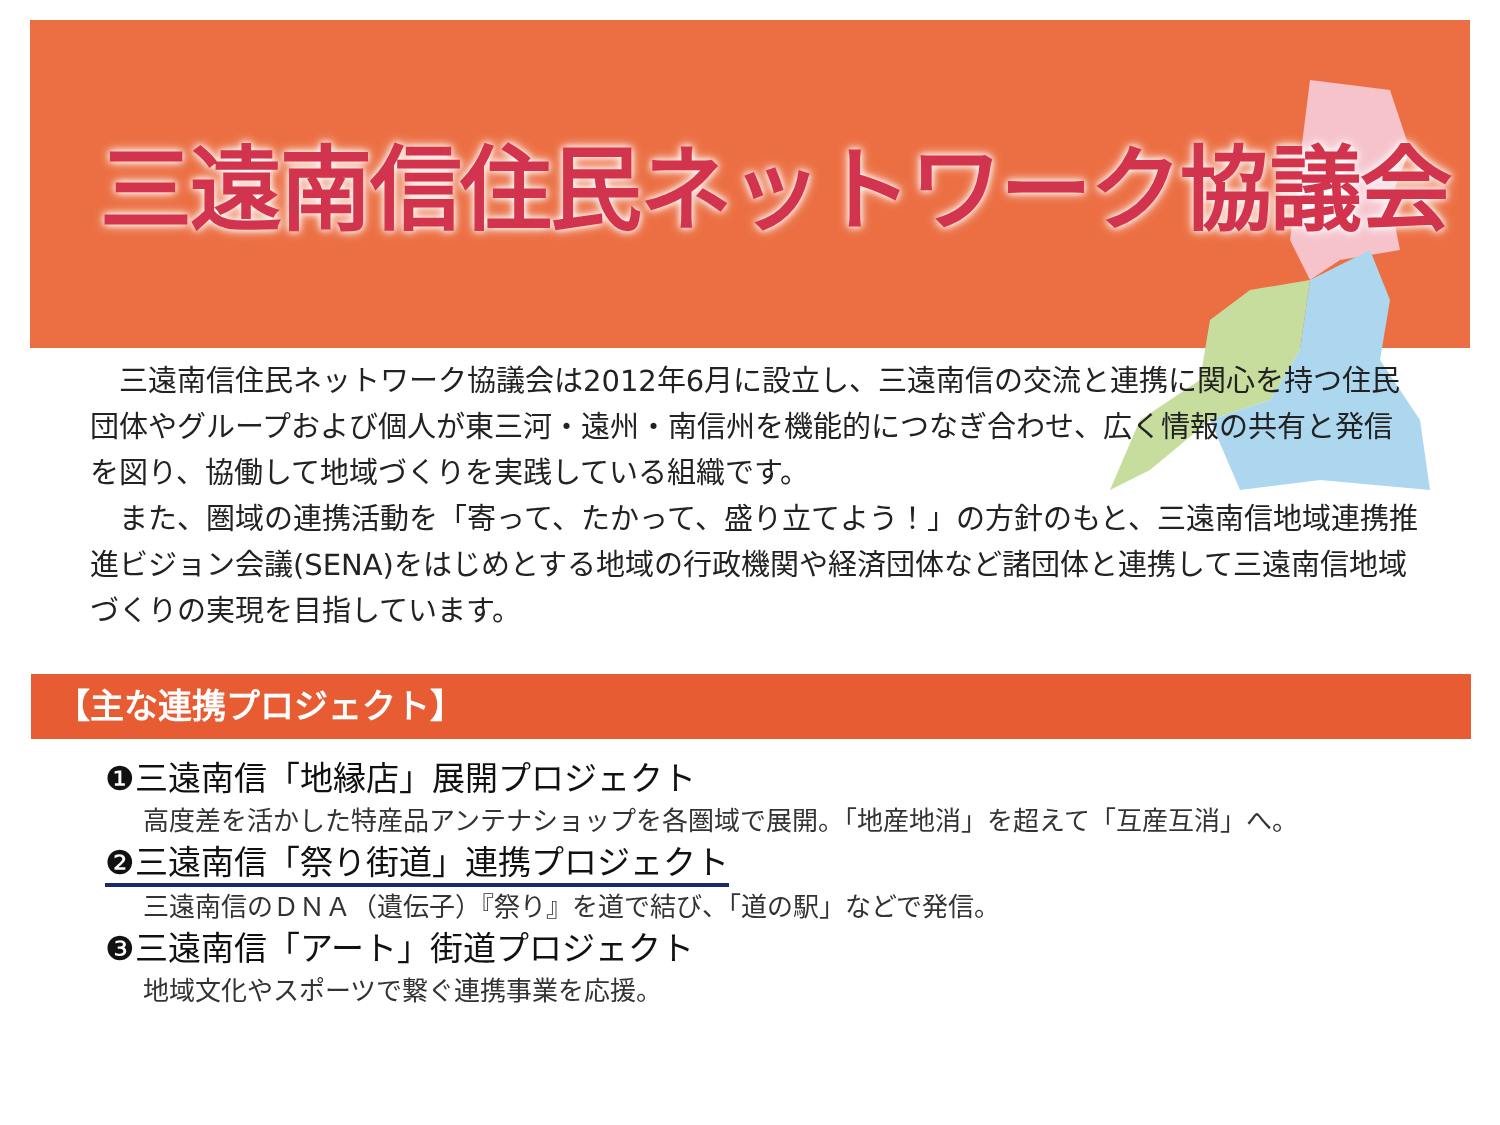三遠南信住民ネットワーク協議会
三遠南信住民ネットワーク協議会は2012年6月に設立し、三遠南信の交流と連携に関心を持つ住民団体やグループおよび個人が東三河・遠州・南信州を機能的につなぎ合わせ、広く情報の共有と発信を図り、協働して地域づくりを実践している組織です。
また、圏域の連携活動を「寄って、たかって、盛り立てよう！」の方針のもと、三遠南信地域連携推進ビジョン会議(SENA)をはじめとする地域の行政機関や経済団体など諸団体と連携して三遠南信地域づくりの実現を目指しています。
【主な連携プロジェクト】
❶三遠南信「地縁店」展開プロジェクト
高度差を活かした特産品アンテナショップを各圏域で展開。「地産地消」を超えて「互産互消」へ。
❷三遠南信「祭り街道」連携プロジェクト
三遠南信のＤＮＡ（遺伝子）『祭り』を道で結び、「道の駅」などで発信。
❸三遠南信「アート」街道プロジェクト
地域文化やスポーツで繋ぐ連携事業を応援。